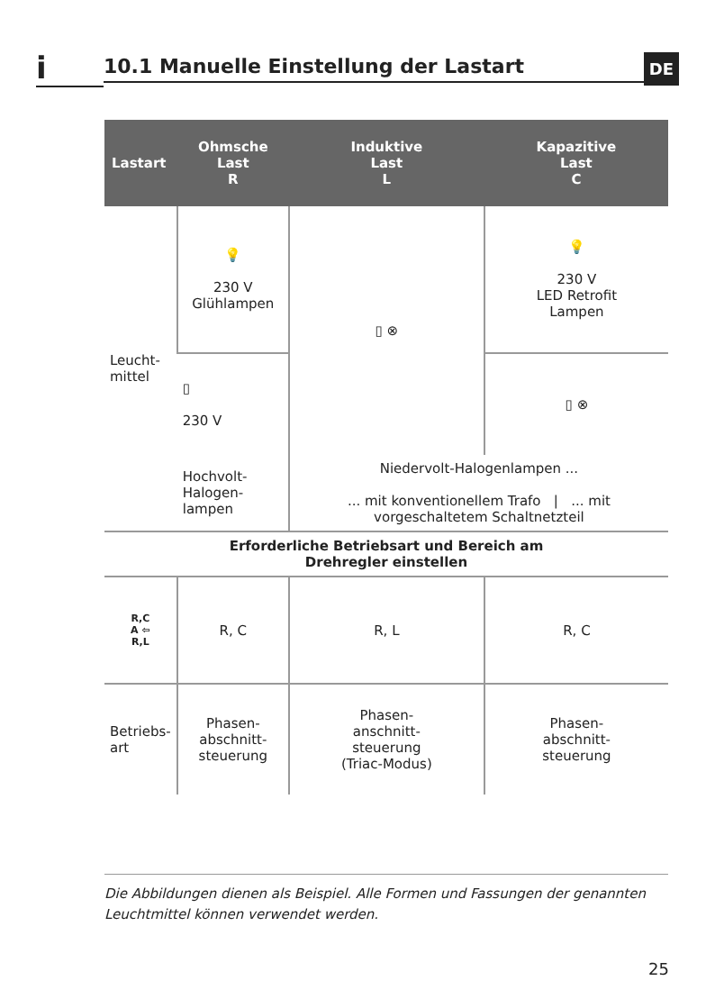i
10.1 Manuelle Einstellung der Lastart
DE
| Lastart | Ohmsche Last R | Induktive Last L | Kapazitive Last C |
| --- | --- | --- | --- |
| Leucht- mittel | 💡 230 V Glühlampen | ▯ ⊗ | 💡 230 V LED Retrofit Lampen |
| | ▯ 230 V | | ▯ ⊗ |
| | Hochvolt- Halogen- lampen | Niedervolt-Halogenlampen ... ... mit konventionellem Trafo / ... mit vorgeschaltetem Schaltnetzteil | |
| Erforderliche Betriebsart und Bereich am Drehregler einstellen | | | |
| R,C A ⇦ R,L | R, C | R, L | R, C |
| Betriebs- art | Phasen- abschnitt- steuerung | Phasen- anschnitt- steuerung (Triac-Modus) | Phasen- abschnitt- steuerung |
Die Abbildungen dienen als Beispiel. Alle Formen und Fassungen der genannten Leuchtmittel können verwendet werden.
25